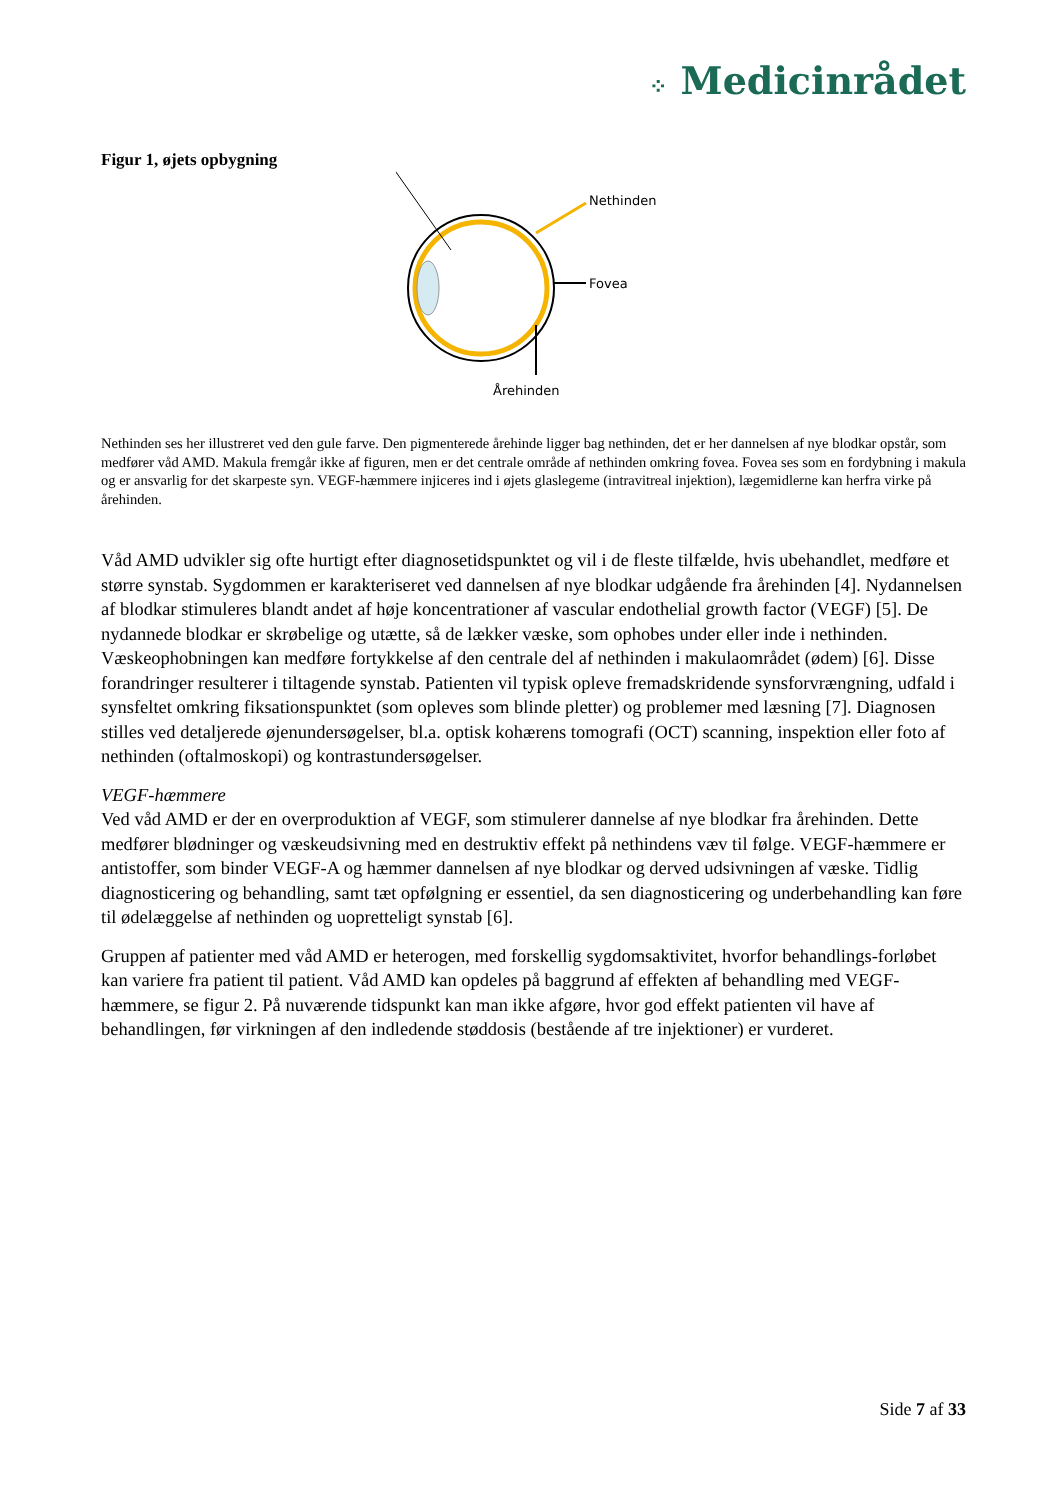⁘ Medicinrådet
Figur 1, øjets opbygning
Nethinden
Fovea
Årehinden
Nethinden ses her illustreret ved den gule farve. Den pigmenterede årehinde ligger bag nethinden, det er her dannelsen af nye blodkar opstår, som medfører våd AMD. Makula fremgår ikke af figuren, men er det centrale område af nethinden omkring fovea. Fovea ses som en fordybning i makula og er ansvarlig for det skarpeste syn. VEGF-hæmmere injiceres ind i øjets glaslegeme (intravitreal injektion), lægemidlerne kan herfra virke på årehinden.
Våd AMD udvikler sig ofte hurtigt efter diagnosetidspunktet og vil i de fleste tilfælde, hvis ubehandlet, medføre et større synstab. Sygdommen er karakteriseret ved dannelsen af nye blodkar udgående fra årehinden [4]. Nydannelsen af blodkar stimuleres blandt andet af høje koncentrationer af vascular endothelial growth factor (VEGF) [5]. De nydannede blodkar er skrøbelige og utætte, så de lækker væske, som ophobes under eller inde i nethinden. Væskeophobningen kan medføre fortykkelse af den centrale del af nethinden i makulaområdet (ødem) [6]. Disse forandringer resulterer i tiltagende synstab. Patienten vil typisk opleve fremadskridende synsforvrængning, udfald i synsfeltet omkring fiksationspunktet (som opleves som blinde pletter) og problemer med læsning [7]. Diagnosen stilles ved detaljerede øjenundersøgelser, bl.a. optisk kohærens tomografi (OCT) scanning, inspektion eller foto af nethinden (oftalmoskopi) og kontrastundersøgelser.
VEGF-hæmmere
Ved våd AMD er der en overproduktion af VEGF, som stimulerer dannelse af nye blodkar fra årehinden. Dette medfører blødninger og væskeudsivning med en destruktiv effekt på nethindens væv til følge. VEGF-hæmmere er antistoffer, som binder VEGF-A og hæmmer dannelsen af nye blodkar og derved udsivningen af væske. Tidlig diagnosticering og behandling, samt tæt opfølgning er essentiel, da sen diagnosticering og underbehandling kan føre til ødelæggelse af nethinden og uopretteligt synstab [6].
Gruppen af patienter med våd AMD er heterogen, med forskellig sygdomsaktivitet, hvorfor behandlings-forløbet kan variere fra patient til patient. Våd AMD kan opdeles på baggrund af effekten af behandling med VEGF-hæmmere, se figur 2. På nuværende tidspunkt kan man ikke afgøre, hvor god effekt patienten vil have af behandlingen, før virkningen af den indledende støddosis (bestående af tre injektioner) er vurderet.
Side 7 af 33